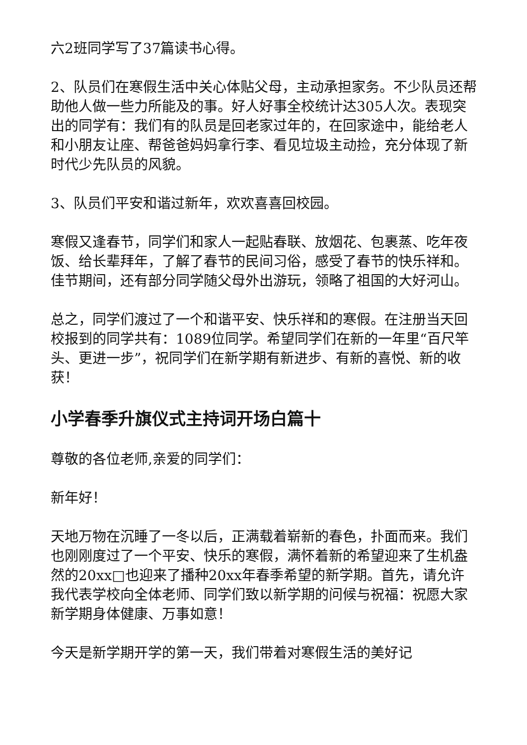六2班同学写了37篇读书心得。
2、队员们在寒假生活中关心体贴父母，主动承担家务。不少队员还帮助他人做一些力所能及的事。好人好事全校统计达305人次。表现突出的同学有：我们有的队员是回老家过年的，在回家途中，能给老人和小朋友让座、帮爸爸妈妈拿行李、看见垃圾主动捡，充分体现了新时代少先队员的风貌。
3、队员们平安和谐过新年，欢欢喜喜回校园。
寒假又逢春节，同学们和家人一起贴春联、放烟花、包裹蒸、吃年夜饭、给长辈拜年，了解了春节的民间习俗，感受了春节的快乐祥和。佳节期间，还有部分同学随父母外出游玩，领略了祖国的大好河山。
总之，同学们渡过了一个和谐平安、快乐祥和的寒假。在注册当天回校报到的同学共有：1089位同学。希望同学们在新的一年里“百尺竿头、更进一步”，祝同学们在新学期有新进步、有新的喜悦、新的收获！
小学春季升旗仪式主持词开场白篇十
尊敬的各位老师,亲爱的同学们：
新年好！
天地万物在沉睡了一冬以后，正满载着崭新的春色，扑面而来。我们也刚刚度过了一个平安、快乐的寒假，满怀着新的希望迎来了生机盎然的20xx□也迎来了播种20xx年春季希望的新学期。首先，请允许我代表学校向全体老师、同学们致以新学期的问候与祝福：祝愿大家新学期身体健康、万事如意！
今天是新学期开学的第一天，我们带着对寒假生活的美好记